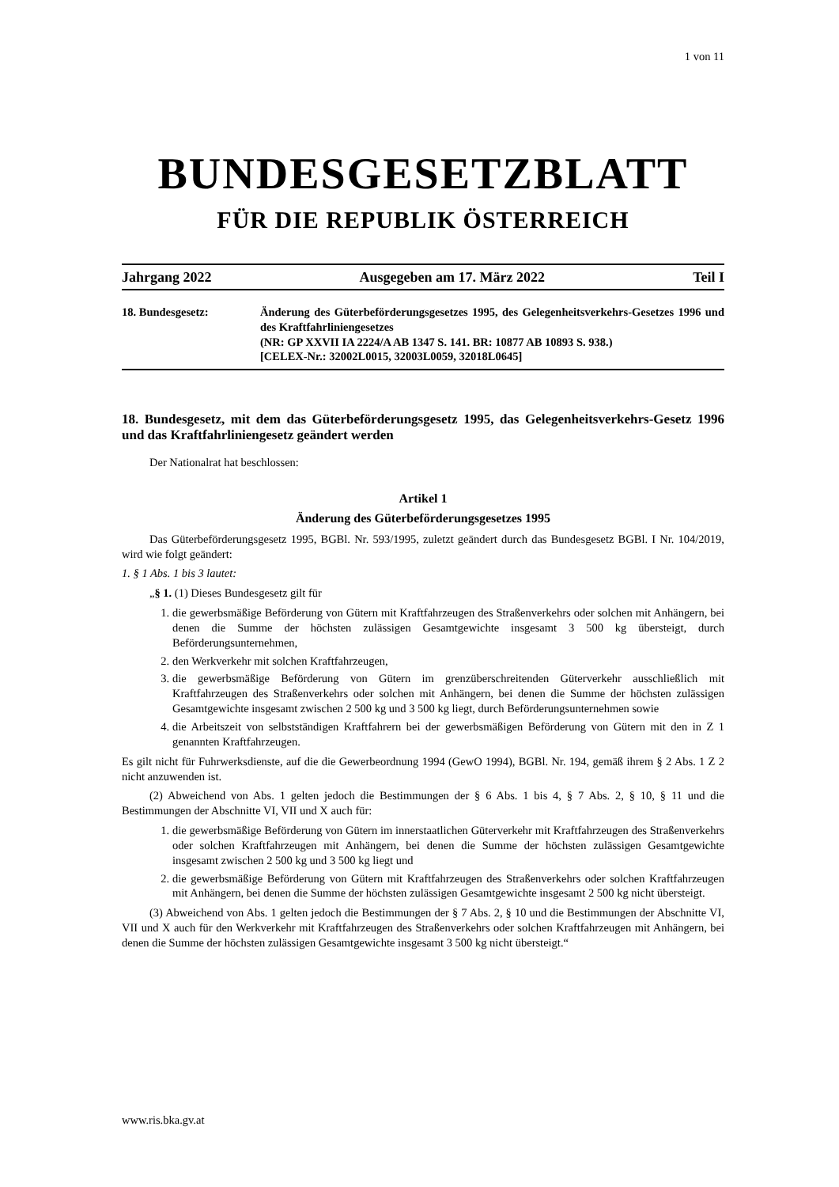1 von 11
BUNDESGESETZBLATT
FÜR DIE REPUBLIK ÖSTERREICH
Jahrgang 2022 Ausgegeben am 17. März 2022 Teil I
18. Bundesgesetz: Änderung des Güterbeförderungsgesetzes 1995, des Gelegenheitsverkehrs-Gesetzes 1996 und des Kraftfahrliniengesetzes
(NR: GP XXVII IA 2224/A AB 1347 S. 141. BR: 10877 AB 10893 S. 938.)
[CELEX-Nr.: 32002L0015, 32003L0059, 32018L0645]
18. Bundesgesetz, mit dem das Güterbeförderungsgesetz 1995, das Gelegenheitsverkehrs-Gesetz 1996 und das Kraftfahrliniengesetz geändert werden
Der Nationalrat hat beschlossen:
Artikel 1
Änderung des Güterbeförderungsgesetzes 1995
Das Güterbeförderungsgesetz 1995, BGBl. Nr. 593/1995, zuletzt geändert durch das Bundesgesetz BGBl. I Nr. 104/2019, wird wie folgt geändert:
1. § 1 Abs. 1 bis 3 lautet:
„§ 1. (1) Dieses Bundesgesetz gilt für
1. die gewerbsmäßige Beförderung von Gütern mit Kraftfahrzeugen des Straßenverkehrs oder solchen mit Anhängern, bei denen die Summe der höchsten zulässigen Gesamtgewichte insgesamt 3 500 kg übersteigt, durch Beförderungsunternehmen,
2. den Werkverkehr mit solchen Kraftfahrzeugen,
3. die gewerbsmäßige Beförderung von Gütern im grenzüberschreitenden Güterverkehr ausschließlich mit Kraftfahrzeugen des Straßenverkehrs oder solchen mit Anhängern, bei denen die Summe der höchsten zulässigen Gesamtgewichte insgesamt zwischen 2 500 kg und 3 500 kg liegt, durch Beförderungsunternehmen sowie
4. die Arbeitszeit von selbstständigen Kraftfahrern bei der gewerbsmäßigen Beförderung von Gütern mit den in Z 1 genannten Kraftfahrzeugen.
Es gilt nicht für Fuhrwerksdienste, auf die die Gewerbeordnung 1994 (GewO 1994), BGBl. Nr. 194, gemäß ihrem § 2 Abs. 1 Z 2 nicht anzuwenden ist.
(2) Abweichend von Abs. 1 gelten jedoch die Bestimmungen der § 6 Abs. 1 bis 4, § 7 Abs. 2, § 10, § 11 und die Bestimmungen der Abschnitte VI, VII und X auch für:
1. die gewerbsmäßige Beförderung von Gütern im innerstaatlichen Güterverkehr mit Kraftfahrzeugen des Straßenverkehrs oder solchen Kraftfahrzeugen mit Anhängern, bei denen die Summe der höchsten zulässigen Gesamtgewichte insgesamt zwischen 2 500 kg und 3 500 kg liegt und
2. die gewerbsmäßige Beförderung von Gütern mit Kraftfahrzeugen des Straßenverkehrs oder solchen Kraftfahrzeugen mit Anhängern, bei denen die Summe der höchsten zulässigen Gesamtgewichte insgesamt 2 500 kg nicht übersteigt.
(3) Abweichend von Abs. 1 gelten jedoch die Bestimmungen der § 7 Abs. 2, § 10 und die Bestimmungen der Abschnitte VI, VII und X auch für den Werkverkehr mit Kraftfahrzeugen des Straßenverkehrs oder solchen Kraftfahrzeugen mit Anhängern, bei denen die Summe der höchsten zulässigen Gesamtgewichte insgesamt 3 500 kg nicht übersteigt.“
www.ris.bka.gv.at